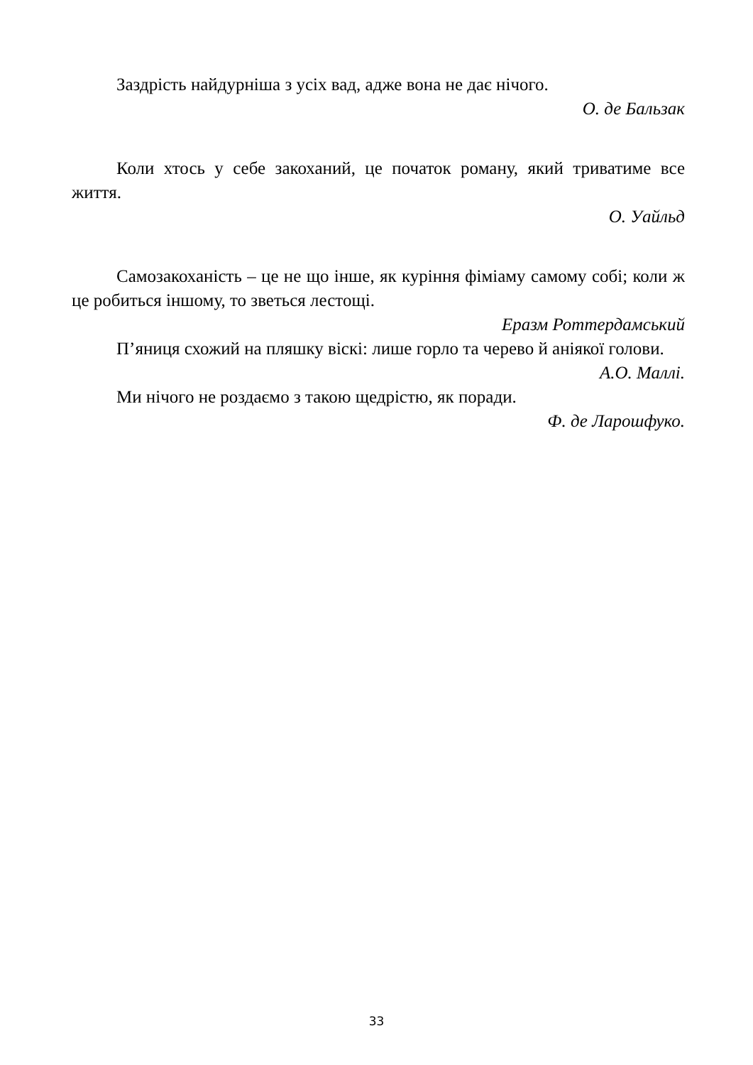Заздрість найдурніша з усіх вад, адже вона не дає нічого.
О. де Бальзак
Коли хтось у себе закоханий, це початок роману, який триватиме все життя.
О. Уайльд
Самозакоханість – це не що інше, як куріння фіміаму самому собі; коли ж це робиться іншому, то зветься лестощі.
Еразм Роттердамський
П’яниця схожий на пляшку віскі: лише горло та черево й аніякої голови.
А.О. Маллі.
Ми нічого не роздаємо з такою щедрістю, як поради.
Ф. де Ларошфуко.
33